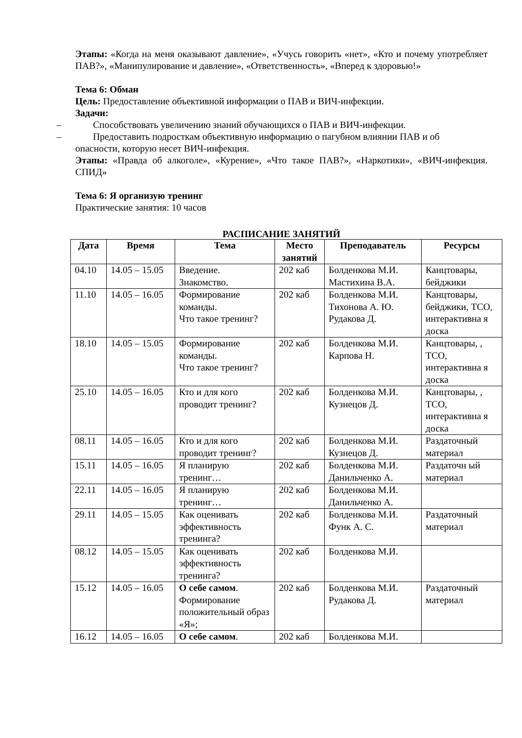Этапы: «Когда на меня оказывают давление», «Учусь говорить «нет», «Кто и почему употребляет ПАВ?», «Манипулирование и давление», «Ответственность», «Вперед к здоровью!»
Тема 6: Обман
Цель: Предоставление объективной информации о ПАВ и ВИЧ-инфекции.
Задачи:
– Способствовать увеличению знаний обучающихся о ПАВ и ВИЧ-инфекции.
– Предоставить подросткам объективную информацию о пагубном влиянии ПАВ и об
опасности, которую несет ВИЧ-инфекция.
Этапы: «Правда об алкоголе», «Курение», «Что такое ПАВ?», «Наркотики», «ВИЧ-инфекция. СПИД»
Тема 6: Я организую тренинг
Практические занятия: 10 часов
РАСПИСАНИЕ ЗАНЯТИЙ
| Дата | Время | Тема | Место занятий | Преподаватель | Ресурсы |
| --- | --- | --- | --- | --- | --- |
| 04.10 | 14.05 – 15.05 | Введение. Знакомство. | 202 каб | Болденкова М.И. Мастихина В.А. | Канцтовары, бейджики |
| 11.10 | 14.05 – 16.05 | Формирование команды. Что такое тренинг? | 202 каб | Болденкова М.И. Тихонова А. Ю. Рудакова Д. | Канцтовары, бейджики, ТСО, интерактивна я доска |
| 18.10 | 14.05 – 15.05 | Формирование команды. Что такое тренинг? | 202 каб | Болденкова М.И. Карпова Н. | Канцтовары, , ТСО, интерактивна я доска |
| 25.10 | 14.05 – 16.05 | Кто и для кого проводит тренинг? | 202 каб | Болденкова М.И. Кузнецов Д. | Канцтовары, , ТСО, интерактивна я доска |
| 08.11 | 14.05 – 16.05 | Кто и для кого проводит тренинг? | 202 каб | Болденкова М.И. Кузнецов Д. | Раздаточный материал |
| 15.11 | 14.05 – 16.05 | Я планирую тренинг… | 202 каб | Болденкова М.И. Данильченко А. | Раздаточн ый материал |
| 22.11 | 14.05 – 16.05 | Я планирую тренинг… | 202 каб | Болденкова М.И. Данильченко А. | |
| 29.11 | 14.05 – 15.05 | Как оценивать эффективность тренинга? | 202 каб | Болденкова М.И. Функ А. С. | Раздаточный материал |
| 08.12 | 14.05 – 15.05 | Как оценивать эффективность тренинга? | 202 каб | Болденкова М.И. | |
| 15.12 | 14.05 – 16.05 | О себе самом . Формирование положительный образ «Я»; | 202 каб | Болденкова М.И. Рудакова Д. | Раздаточный материал |
| 16.12 | 14.05 – 16.05 | О себе самом . | 202 каб | Болденкова М.И. | |